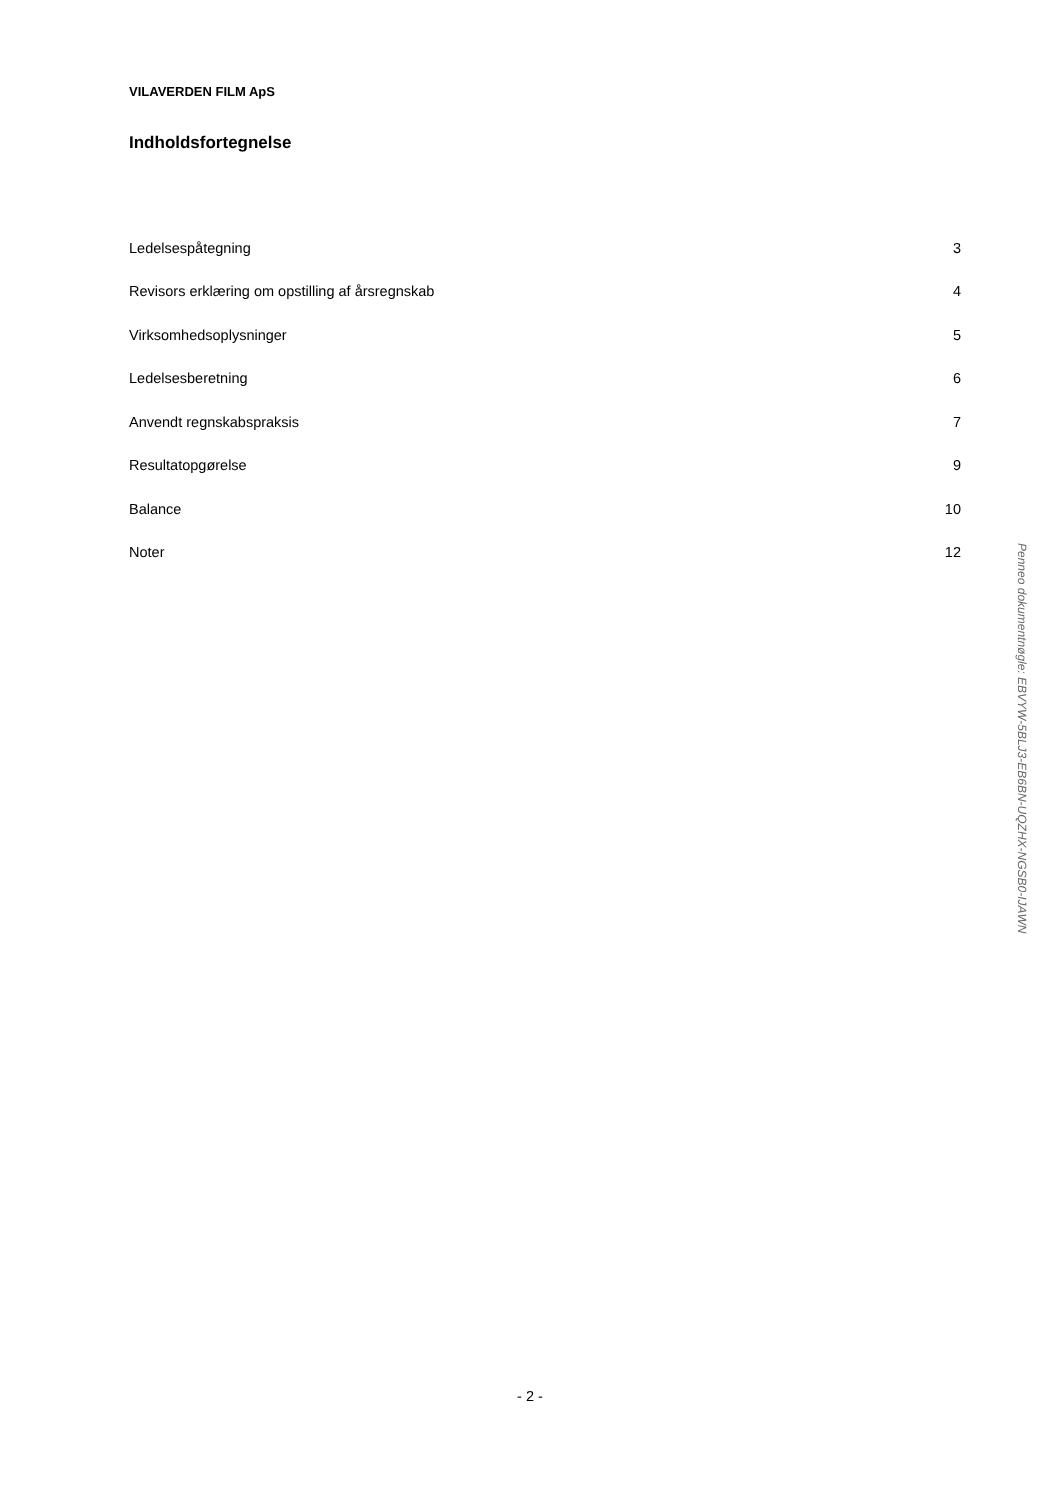VILAVERDEN FILM ApS
Indholdsfortegnelse
| Ledelsespåtegning | 3 |
| Revisors erklæring om opstilling af årsregnskab | 4 |
| Virksomhedsoplysninger | 5 |
| Ledelsesberetning | 6 |
| Anvendt regnskabspraksis | 7 |
| Resultatopgørelse | 9 |
| Balance | 10 |
| Noter | 12 |
Penneo dokumentnøgle: EBVYW-5BLJ3-EB6BN-UQZHX-NGSB0-IJAWN
- 2 -